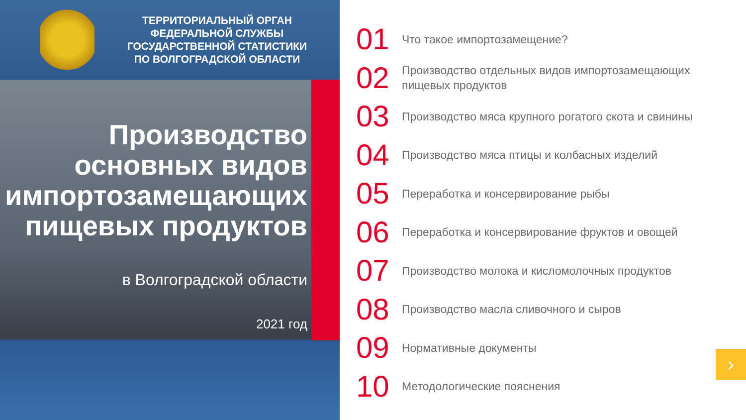ТЕРРИТОРИАЛЬНЫЙ ОРГАН
ФЕДЕРАЛЬНОЙ СЛУЖБЫ
ГОСУДАРСТВЕННОЙ СТАТИСТИКИ
ПО ВОЛГОГРАДСКОЙ ОБЛАСТИ
Производство основных видов импортозамещающих пищевых продуктов
в Волгоградской области
2021 год
01
Что такое импортозамещение?
02
Производство отдельных видов импортозамещающих пищевых продуктов
03
Производство мяса крупного рогатого скота и свинины
04
Производство мяса птицы и колбасных изделий
05
Переработка и консервирование рыбы
06
Переработка и консервирование фруктов и овощей
07
Производство молока и кисломолочных продуктов
08
Производство масла сливочного и сыров
09
Нормативные документы
10
Методологические пояснения
›